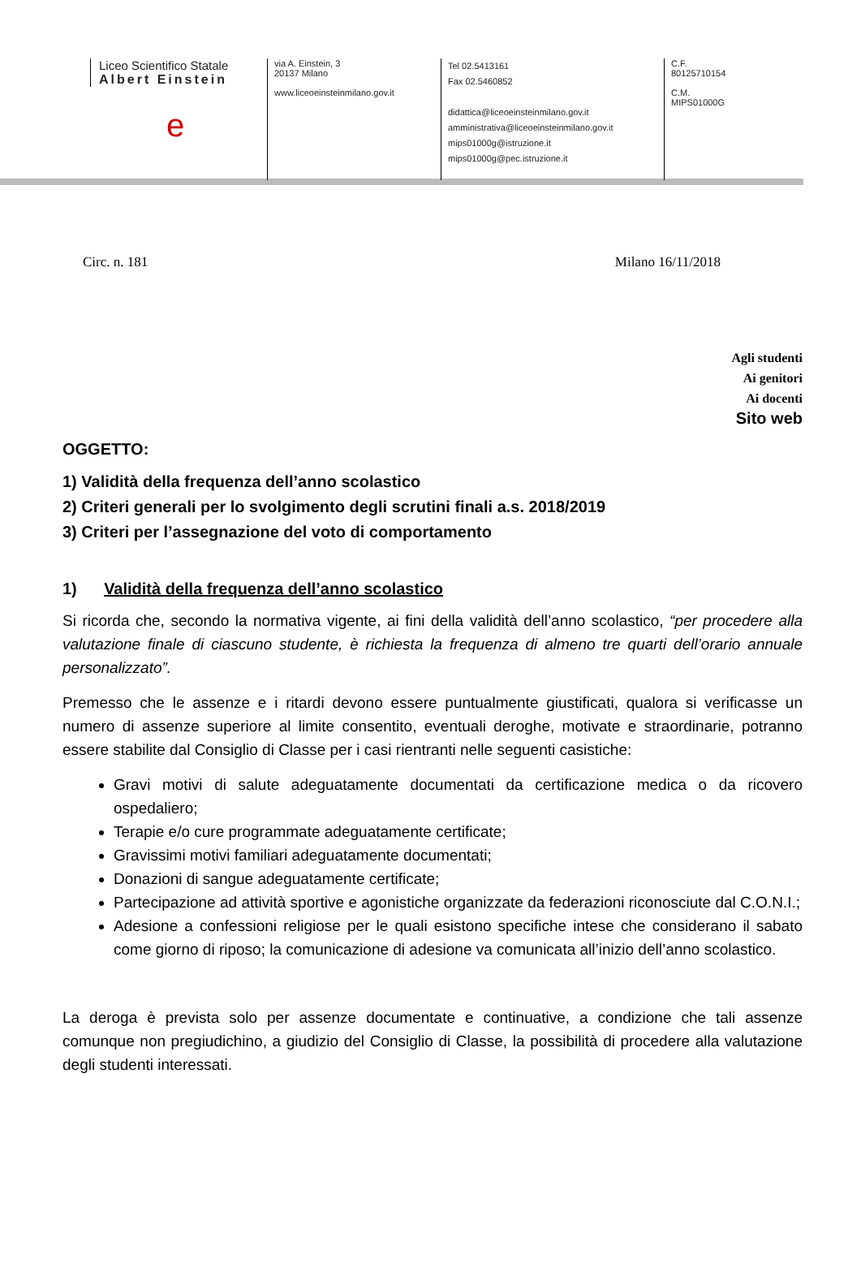Liceo Scientifico Statale
Albert Einstein
e
via A. Einstein, 3
20137 Milano
www.liceoeinsteinmilano.gov.it
Tel 02.5413161
Fax 02.5460852
didattica@liceoeinsteinmilano.gov.it
amministrativa@liceoeinsteinmilano.gov.it
mips01000g@istruzione.it
mips01000g@pec.istruzione.it
C.F.
80125710154
C.M.
MIPS01000G
Circ. n. 181 Milano 16/11/2018
Agli studenti
Ai genitori
Ai docenti
Sito web
OGGETTO:
1) Validità della frequenza dell’anno scolastico
2) Criteri generali per lo svolgimento degli scrutini finali a.s. 2018/2019
3) Criteri per l’assegnazione del voto di comportamento
1) Validità della frequenza dell’anno scolastico
Si ricorda che, secondo la normativa vigente, ai fini della validità dell’anno scolastico, “per procedere alla valutazione finale di ciascuno studente, è richiesta la frequenza di almeno tre quarti dell’orario annuale personalizzato”.
Premesso che le assenze e i ritardi devono essere puntualmente giustificati, qualora si verificasse un numero di assenze superiore al limite consentito, eventuali deroghe, motivate e straordinarie, potranno essere stabilite dal Consiglio di Classe per i casi rientranti nelle seguenti casistiche:
Gravi motivi di salute adeguatamente documentati da certificazione medica o da ricovero ospedaliero;
Terapie e/o cure programmate adeguatamente certificate;
Gravissimi motivi familiari adeguatamente documentati;
Donazioni di sangue adeguatamente certificate;
Partecipazione ad attività sportive e agonistiche organizzate da federazioni riconosciute dal C.O.N.I.;
Adesione a confessioni religiose per le quali esistono specifiche intese che considerano il sabato come giorno di riposo; la comunicazione di adesione va comunicata all’inizio dell’anno scolastico.
La deroga è prevista solo per assenze documentate e continuative, a condizione che tali assenze comunque non pregiudichino, a giudizio del Consiglio di Classe, la possibilità di procedere alla valutazione degli studenti interessati.